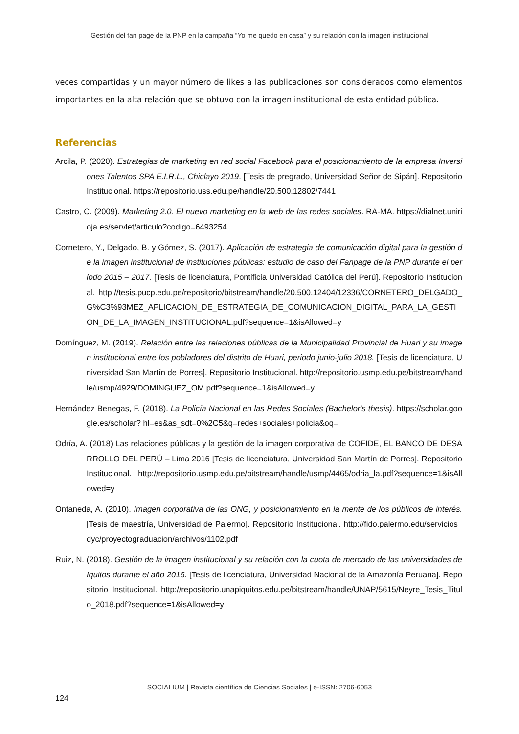Gestión del fan page de la PNP en la campaña “Yo me quedo en casa” y su relación con la imagen institucional
veces compartidas y un mayor número de likes a las publicaciones son considerados como elementos importantes en la alta relación que se obtuvo con la imagen institucional de esta entidad pública.
Referencias
Arcila, P. (2020). Estrategias de marketing en red social Facebook para el posicionamiento de la empresa Inversiones Talentos SPA E.I.R.L., Chiclayo 2019. [Tesis de pregrado, Universidad Señor de Sipán]. Repositorio Institucional. https://repositorio.uss.edu.pe/handle/20.500.12802/7441
Castro, C. (2009). Marketing 2.0. El nuevo marketing en la web de las redes sociales. RA-MA. https://dialnet.unirioja.es/servlet/articulo?codigo=6493254
Cornetero, Y., Delgado, B. y Gómez, S. (2017). Aplicación de estrategia de comunicación digital para la gestión de la imagen institucional de instituciones públicas: estudio de caso del Fanpage de la PNP durante el periodo 2015 – 2017. [Tesis de licenciatura, Pontificia Universidad Católica del Perú]. Repositorio Institucional. http://tesis.pucp.edu.pe/repositorio/bitstream/handle/20.500.12404/12336/CORNETERO_DELGADO_G%C3%93MEZ_APLICACION_DE_ESTRATEGIA_DE_COMUNICACION_DIGITAL_PARA_LA_GESTION_DE_LA_IMAGEN_INSTITUCIONAL.pdf?sequence=1&isAllowed=y
Domínguez, M. (2019). Relación entre las relaciones públicas de la Municipalidad Provincial de Huari y su imagen institucional entre los pobladores del distrito de Huari, periodo junio-julio 2018. [Tesis de licenciatura, Universidad San Martín de Porres]. Repositorio Institucional. http://repositorio.usmp.edu.pe/bitstream/handle/usmp/4929/DOMINGUEZ_OM.pdf?sequence=1&isAllowed=y
Hernández Benegas, F. (2018). La Policía Nacional en las Redes Sociales (Bachelor's thesis). https://scholar.google.es/scholar? hl=es&as_sdt=0%2C5&q=redes+sociales+policia&oq=
Odría, A. (2018) Las relaciones públicas y la gestión de la imagen corporativa de COFIDE, EL BANCO DE DESARROLLO DEL PERÚ – Lima 2016 [Tesis de licenciatura, Universidad San Martín de Porres]. Repositorio Institucional. http://repositorio.usmp.edu.pe/bitstream/handle/usmp/4465/odria_la.pdf?sequence=1&isAllowed=y
Ontaneda, A. (2010). Imagen corporativa de las ONG, y posicionamiento en la mente de los públicos de interés. [Tesis de maestría, Universidad de Palermo]. Repositorio Institucional. http://fido.palermo.edu/servicios_dyc/proyectograduacion/archivos/1102.pdf
Ruiz, N. (2018). Gestión de la imagen institucional y su relación con la cuota de mercado de las universidades de Iquitos durante el año 2016. [Tesis de licenciatura, Universidad Nacional de la Amazonía Peruana]. Repositorio Institucional. http://repositorio.unapiquitos.edu.pe/bitstream/handle/UNAP/5615/Neyre_Tesis_Titulo_2018.pdf?sequence=1&isAllowed=y
SOCIALIUM | Revista científica de Ciencias Sociales | e-ISSN: 2706-6053
124